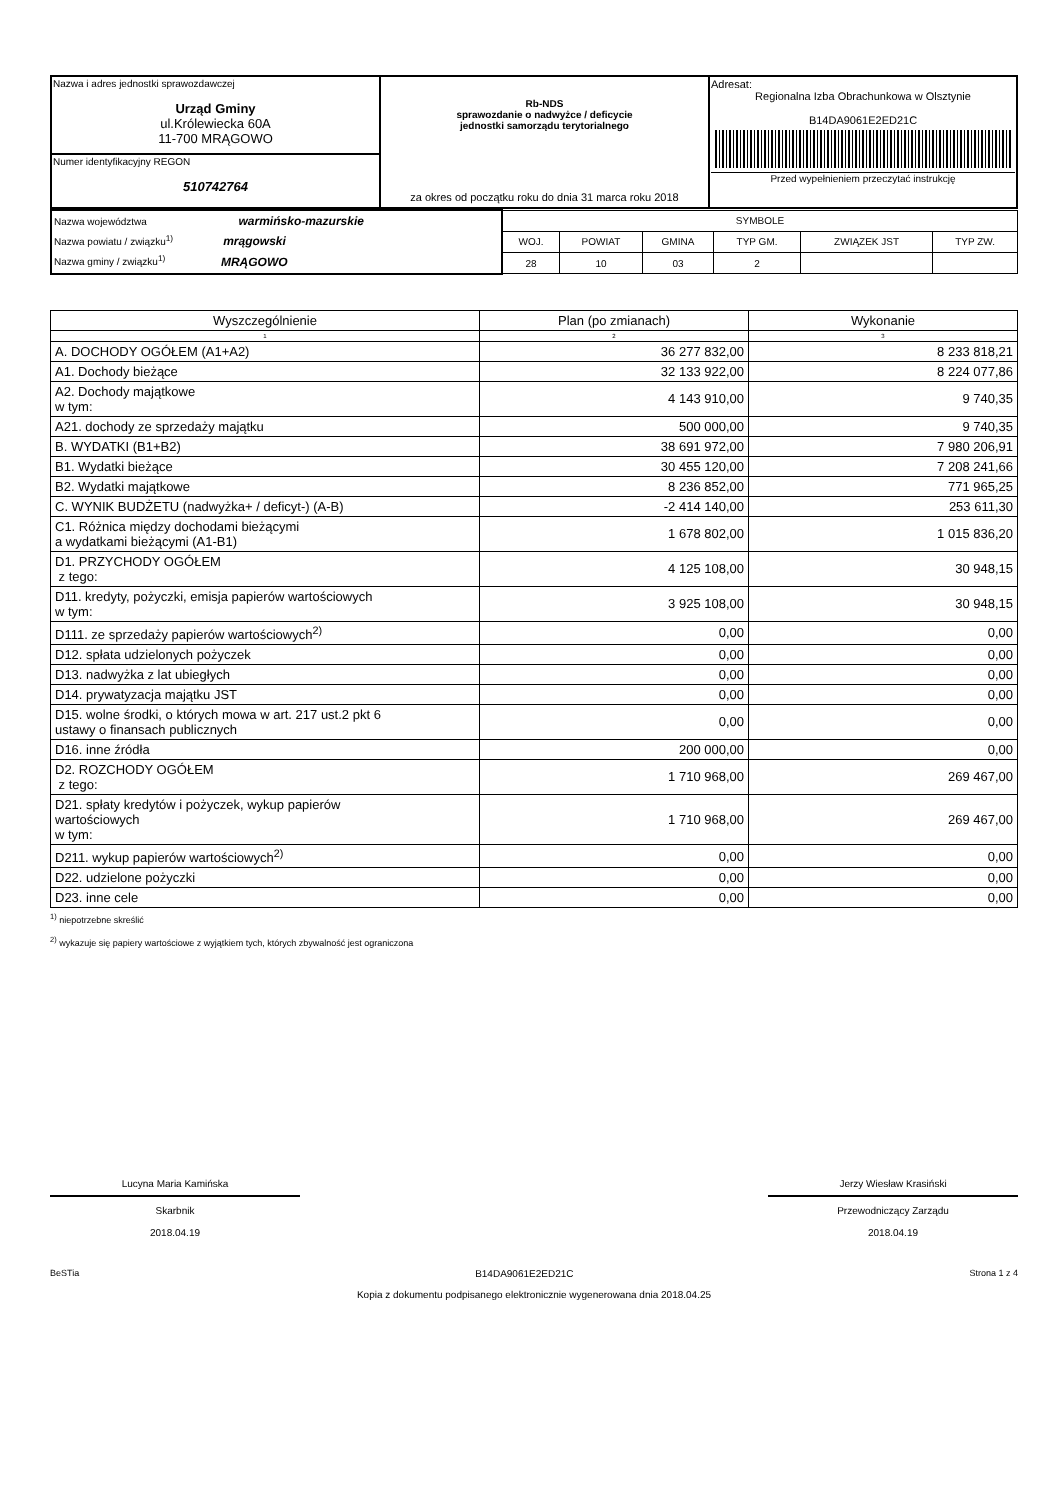| Nazwa i adres jednostki sprawozdawczej Urząd Gminy ul.Królewiecka 60A 11-700 MRĄGOWO | Rb-NDS sprawozdanie o nadwyżce / deficycie jednostki samorządu terytorialnego za okres od początku roku do dnia 31 marca roku 2018 | Adresat: Regionalna Izba Obrachunkowa w Olsztynie B14DA9061E2ED21C Przed wypełnieniem przeczytać instrukcję |
| Numer identyfikacyjny REGON 510742764 | | |
| Nazwa województwa warmińsko-mazurskie Nazwa powiatu / związku<sup>1)</sup> mrągowski Nazwa gminy / związku<sup>1)</sup> MRĄGOWO | SYMBOLE | | | | | |
| | WOJ. | POWIAT | GMINA | TYP GM. | ZWIĄZEK JST | TYP ZW. |
| | 28 | 10 | 03 | 2 | | |
| Wyszczególnienie | Plan (po zmianach) | Wykonanie |
| --- | --- | --- |
| 1 | 2 | 3 |
| A. DOCHODY OGÓŁEM (A1+A2) | 36 277 832,00 | 8 233 818,21 |
| A1. Dochody bieżące | 32 133 922,00 | 8 224 077,86 |
| A2. Dochody majątkowe w tym: | 4 143 910,00 | 9 740,35 |
| A21. dochody ze sprzedaży majątku | 500 000,00 | 9 740,35 |
| B. WYDATKI (B1+B2) | 38 691 972,00 | 7 980 206,91 |
| B1. Wydatki bieżące | 30 455 120,00 | 7 208 241,66 |
| B2. Wydatki majątkowe | 8 236 852,00 | 771 965,25 |
| C. WYNIK BUDŻETU (nadwyżka+ / deficyt-) (A-B) | -2 414 140,00 | 253 611,30 |
| C1. Różnica między dochodami bieżącymi a wydatkami bieżącymi (A1-B1) | 1 678 802,00 | 1 015 836,20 |
| D1. PRZYCHODY OGÓŁEM z tego: | 4 125 108,00 | 30 948,15 |
| D11. kredyty, pożyczki, emisja papierów wartościowych w tym: | 3 925 108,00 | 30 948,15 |
| D111. ze sprzedaży papierów wartościowych<sup>2)</sup> | 0,00 | 0,00 |
| D12. spłata udzielonych pożyczek | 0,00 | 0,00 |
| D13. nadwyżka z lat ubiegłych | 0,00 | 0,00 |
| D14. prywatyzacja majątku JST | 0,00 | 0,00 |
| D15. wolne środki, o których mowa w art. 217 ust.2 pkt 6 ustawy o finansach publicznych | 0,00 | 0,00 |
| D16. inne źródła | 200 000,00 | 0,00 |
| D2. ROZCHODY OGÓŁEM z tego: | 1 710 968,00 | 269 467,00 |
| D21. spłaty kredytów i pożyczek, wykup papierów wartościowych w tym: | 1 710 968,00 | 269 467,00 |
| D211. wykup papierów wartościowych<sup>2)</sup> | 0,00 | 0,00 |
| D22. udzielone pożyczki | 0,00 | 0,00 |
| D23. inne cele | 0,00 | 0,00 |
<sup>1)</sup> niepotrzebne skreślić
<sup>2)</sup> wykazuje się papiery wartościowe z wyjątkiem tych, których zbywalność jest ograniczona
Lucyna Maria Kamińska
Skarbnik
2018.04.19
Jerzy Wiesław Krasiński
Przewodniczący Zarządu
2018.04.19
BeSTia B14DA9061E2ED21C Strona 1 z 4
Kopia z dokumentu podpisanego elektronicznie wygenerowana dnia 2018.04.25